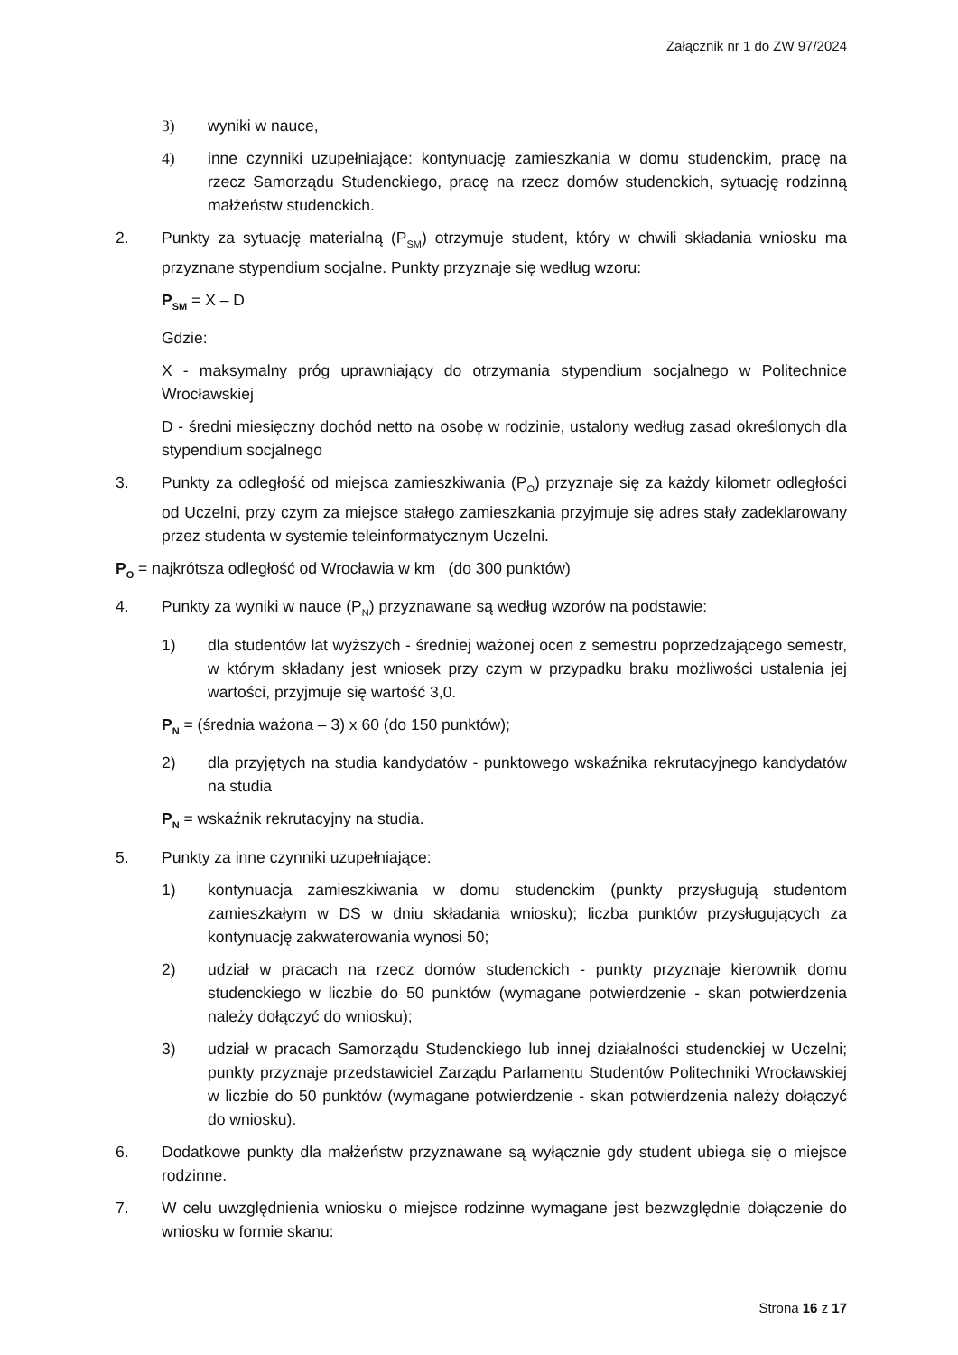Załącznik nr 1 do ZW 97/2024
3) wyniki w nauce,
4) inne czynniki uzupełniające: kontynuację zamieszkania w domu studenckim, pracę na rzecz Samorządu Studenckiego, pracę na rzecz domów studenckich, sytuację rodzinną małżeństw studenckich.
2. Punkty za sytuację materialną (P<sub>SM</sub>) otrzymuje student, który w chwili składania wniosku ma przyznane stypendium socjalne. Punkty przyznaje się według wzoru:
P<sub>SM</sub> = X – D
Gdzie:
X - maksymalny próg uprawniający do otrzymania stypendium socjalnego w Politechnice Wrocławskiej
D - średni miesięczny dochód netto na osobę w rodzinie, ustalony według zasad określonych dla stypendium socjalnego
3. Punkty za odległość od miejsca zamieszkiwania (P<sub>O</sub>) przyznaje się za każdy kilometr odległości od Uczelni, przy czym za miejsce stałego zamieszkania przyjmuje się adres stały zadeklarowany przez studenta w systemie teleinformatycznym Uczelni.
P<sub>O</sub> = najkrótsza odległość od Wrocławia w km (do 300 punktów)
4. Punkty za wyniki w nauce (P<sub>N</sub>) przyznawane są według wzorów na podstawie:
1) dla studentów lat wyższych - średniej ważonej ocen z semestru poprzedzającego semestr, w którym składany jest wniosek przy czym w przypadku braku możliwości ustalenia jej wartości, przyjmuje się wartość 3,0.
P<sub>N</sub> = (średnia ważona – 3) x 60 (do 150 punktów);
2) dla przyjętych na studia kandydatów - punktowego wskaźnika rekrutacyjnego kandydatów na studia
P<sub>N</sub> = wskaźnik rekrutacyjny na studia.
5. Punkty za inne czynniki uzupełniające:
1) kontynuacja zamieszkiwania w domu studenckim (punkty przysługują studentom zamieszkałym w DS w dniu składania wniosku); liczba punktów przysługujących za kontynuację zakwaterowania wynosi 50;
2) udział w pracach na rzecz domów studenckich - punkty przyznaje kierownik domu studenckiego w liczbie do 50 punktów (wymagane potwierdzenie - skan potwierdzenia należy dołączyć do wniosku);
3) udział w pracach Samorządu Studenckiego lub innej działalności studenckiej w Uczelni; punkty przyznaje przedstawiciel Zarządu Parlamentu Studentów Politechniki Wrocławskiej w liczbie do 50 punktów (wymagane potwierdzenie - skan potwierdzenia należy dołączyć do wniosku).
6. Dodatkowe punkty dla małżeństw przyznawane są wyłącznie gdy student ubiega się o miejsce rodzinne.
7. W celu uwzględnienia wniosku o miejsce rodzinne wymagane jest bezwzględnie dołączenie do wniosku w formie skanu:
Strona 16 z 17